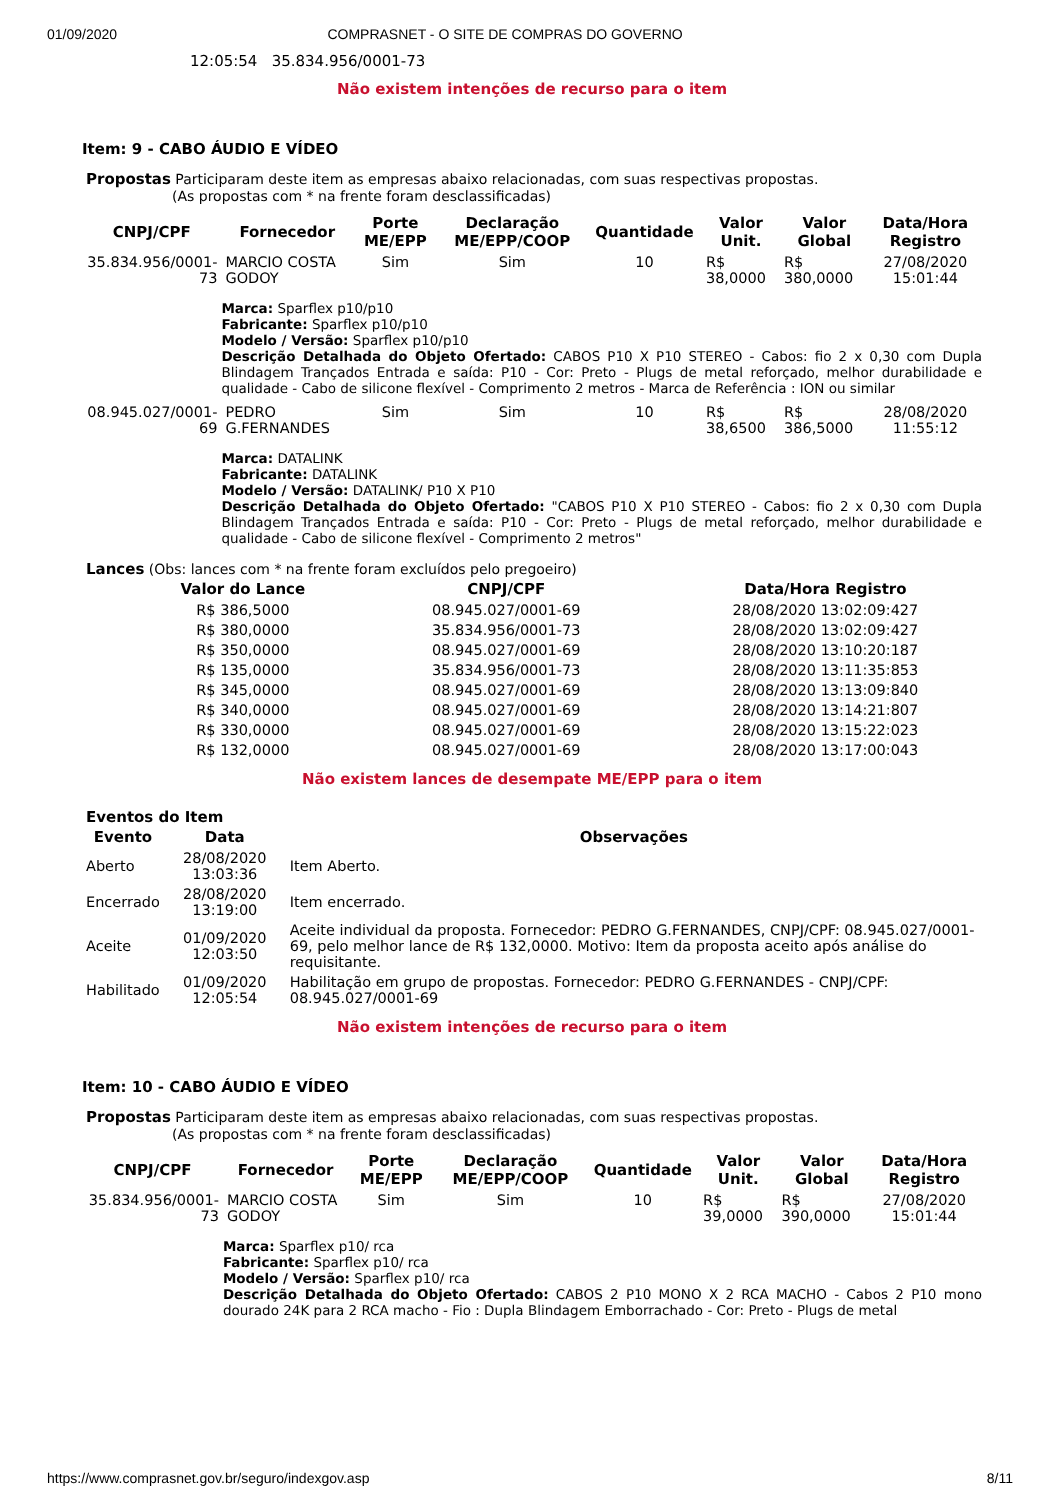01/09/2020 COMPRASNET - O SITE DE COMPRAS DO GOVERNO
12:05:54 35.834.956/0001-73
Não existem intenções de recurso para o item
Item: 9 - CABO ÁUDIO E VÍDEO
Propostas Participaram deste item as empresas abaixo relacionadas, com suas respectivas propostas.
(As propostas com * na frente foram desclassificadas)
| CNPJ/CPF | Fornecedor | Porte ME/EPP | Declaração ME/EPP/COOP | Quantidade | Valor Unit. | Valor Global | Data/Hora Registro |
| --- | --- | --- | --- | --- | --- | --- | --- |
| 35.834.956/0001-73 | MARCIO COSTA GODOY | Sim | Sim | 10 | R$ 38,0000 | R$ 380,0000 | 27/08/2020 15:01:44 |
| | Marca: Sparflex p10/p10 Fabricante: Sparflex p10/p10 Modelo / Versão: Sparflex p10/p10 Descrição Detalhada do Objeto Ofertado: CABOS P10 X P10 STEREO - Cabos: fio 2 x 0,30 com Dupla Blindagem Trançados Entrada e saída: P10 - Cor: Preto - Plugs de metal reforçado, melhor durabilidade e qualidade - Cabo de silicone flexível - Comprimento 2 metros - Marca de Referência : ION ou similar | | | | | | |
| 08.945.027/0001-69 | PEDRO G.FERNANDES | Sim | Sim | 10 | R$ 38,6500 | R$ 386,5000 | 28/08/2020 11:55:12 |
| | Marca: DATALINK Fabricante: DATALINK Modelo / Versão: DATALINK/ P10 X P10 Descrição Detalhada do Objeto Ofertado: "CABOS P10 X P10 STEREO - Cabos: fio 2 x 0,30 com Dupla Blindagem Trançados Entrada e saída: P10 - Cor: Preto - Plugs de metal reforçado, melhor durabilidade e qualidade - Cabo de silicone flexível - Comprimento 2 metros" | | | | | | |
Lances (Obs: lances com * na frente foram excluídos pelo pregoeiro)
| Valor do Lance | CNPJ/CPF | Data/Hora Registro |
| --- | --- | --- |
| R$ 386,5000 | 08.945.027/0001-69 | 28/08/2020 13:02:09:427 |
| R$ 380,0000 | 35.834.956/0001-73 | 28/08/2020 13:02:09:427 |
| R$ 350,0000 | 08.945.027/0001-69 | 28/08/2020 13:10:20:187 |
| R$ 135,0000 | 35.834.956/0001-73 | 28/08/2020 13:11:35:853 |
| R$ 345,0000 | 08.945.027/0001-69 | 28/08/2020 13:13:09:840 |
| R$ 340,0000 | 08.945.027/0001-69 | 28/08/2020 13:14:21:807 |
| R$ 330,0000 | 08.945.027/0001-69 | 28/08/2020 13:15:22:023 |
| R$ 132,0000 | 08.945.027/0001-69 | 28/08/2020 13:17:00:043 |
Não existem lances de desempate ME/EPP para o item
Eventos do Item
| Evento | Data | Observações |
| --- | --- | --- |
| Aberto | 28/08/2020 13:03:36 | Item Aberto. |
| Encerrado | 28/08/2020 13:19:00 | Item encerrado. |
| Aceite | 01/09/2020 12:03:50 | Aceite individual da proposta. Fornecedor: PEDRO G.FERNANDES, CNPJ/CPF: 08.945.027/0001-69, pelo melhor lance de R$ 132,0000. Motivo: Item da proposta aceito após análise do requisitante. |
| Habilitado | 01/09/2020 12:05:54 | Habilitação em grupo de propostas. Fornecedor: PEDRO G.FERNANDES - CNPJ/CPF: 08.945.027/0001-69 |
Não existem intenções de recurso para o item
Item: 10 - CABO ÁUDIO E VÍDEO
Propostas Participaram deste item as empresas abaixo relacionadas, com suas respectivas propostas.
(As propostas com * na frente foram desclassificadas)
| CNPJ/CPF | Fornecedor | Porte ME/EPP | Declaração ME/EPP/COOP | Quantidade | Valor Unit. | Valor Global | Data/Hora Registro |
| --- | --- | --- | --- | --- | --- | --- | --- |
| 35.834.956/0001-73 | MARCIO COSTA GODOY | Sim | Sim | 10 | R$ 39,0000 | R$ 390,0000 | 27/08/2020 15:01:44 |
| | Marca: Sparflex p10/ rca Fabricante: Sparflex p10/ rca Modelo / Versão: Sparflex p10/ rca Descrição Detalhada do Objeto Ofertado: CABOS 2 P10 MONO X 2 RCA MACHO - Cabos 2 P10 mono dourado 24K para 2 RCA macho - Fio : Dupla Blindagem Emborrachado - Cor: Preto - Plugs de metal | | | | | | |
https://www.comprasnet.gov.br/seguro/indexgov.asp 8/11